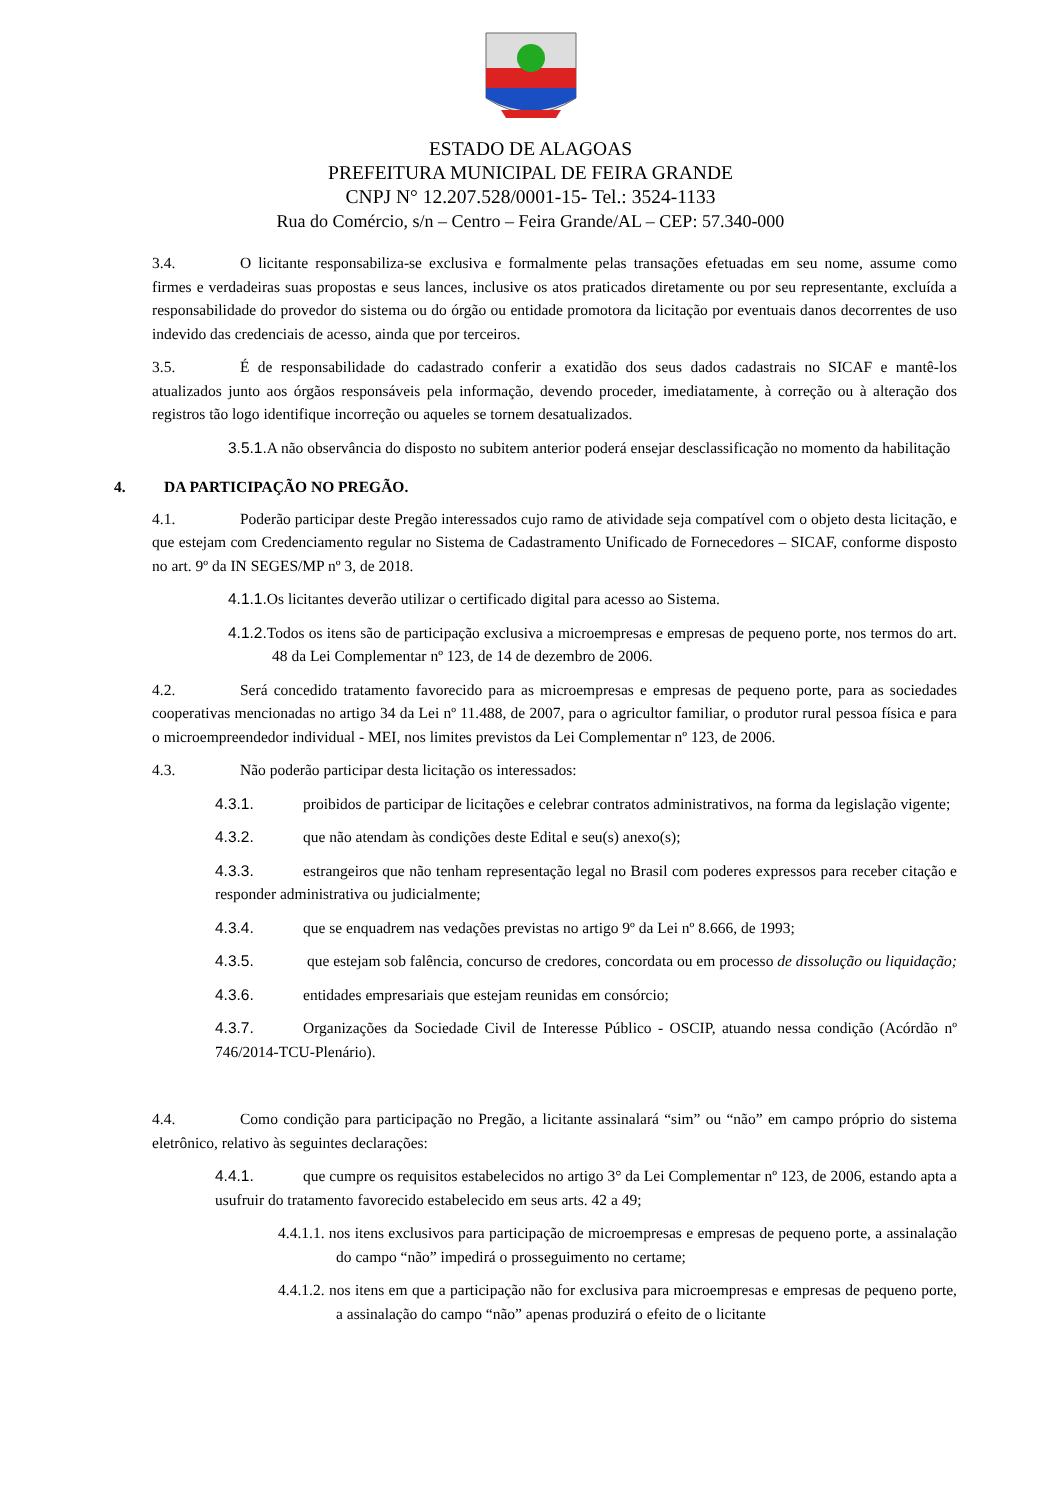ESTADO DE ALAGOAS
PREFEITURA MUNICIPAL DE FEIRA GRANDE
CNPJ N° 12.207.528/0001-15- Tel.: 3524-1133
Rua do Comércio, s/n – Centro – Feira Grande/AL – CEP: 57.340-000
3.4. O licitante responsabiliza-se exclusiva e formalmente pelas transações efetuadas em seu nome, assume como firmes e verdadeiras suas propostas e seus lances, inclusive os atos praticados diretamente ou por seu representante, excluída a responsabilidade do provedor do sistema ou do órgão ou entidade promotora da licitação por eventuais danos decorrentes de uso indevido das credenciais de acesso, ainda que por terceiros.
3.5. É de responsabilidade do cadastrado conferir a exatidão dos seus dados cadastrais no SICAF e mantê-los atualizados junto aos órgãos responsáveis pela informação, devendo proceder, imediatamente, à correção ou à alteração dos registros tão logo identifique incorreção ou aqueles se tornem desatualizados.
3.5.1. A não observância do disposto no subitem anterior poderá ensejar desclassificação no momento da habilitação
4. DA PARTICIPAÇÃO NO PREGÃO.
4.1. Poderão participar deste Pregão interessados cujo ramo de atividade seja compatível com o objeto desta licitação, e que estejam com Credenciamento regular no Sistema de Cadastramento Unificado de Fornecedores – SICAF, conforme disposto no art. 9º da IN SEGES/MP nº 3, de 2018.
4.1.1. Os licitantes deverão utilizar o certificado digital para acesso ao Sistema.
4.1.2. Todos os itens são de participação exclusiva a microempresas e empresas de pequeno porte, nos termos do art. 48 da Lei Complementar nº 123, de 14 de dezembro de 2006.
4.2. Será concedido tratamento favorecido para as microempresas e empresas de pequeno porte, para as sociedades cooperativas mencionadas no artigo 34 da Lei nº 11.488, de 2007, para o agricultor familiar, o produtor rural pessoa física e para o microempreendedor individual - MEI, nos limites previstos da Lei Complementar nº 123, de 2006.
4.3. Não poderão participar desta licitação os interessados:
4.3.1. proibidos de participar de licitações e celebrar contratos administrativos, na forma da legislação vigente;
4.3.2. que não atendam às condições deste Edital e seu(s) anexo(s);
4.3.3. estrangeiros que não tenham representação legal no Brasil com poderes expressos para receber citação e responder administrativa ou judicialmente;
4.3.4. que se enquadrem nas vedações previstas no artigo 9º da Lei nº 8.666, de 1993;
4.3.5. que estejam sob falência, concurso de credores, concordata ou em processo de dissolução ou liquidação;
4.3.6. entidades empresariais que estejam reunidas em consórcio;
4.3.7. Organizações da Sociedade Civil de Interesse Público - OSCIP, atuando nessa condição (Acórdão nº 746/2014-TCU-Plenário).
4.4. Como condição para participação no Pregão, a licitante assinalará “sim” ou “não” em campo próprio do sistema eletrônico, relativo às seguintes declarações:
4.4.1. que cumpre os requisitos estabelecidos no artigo 3° da Lei Complementar nº 123, de 2006, estando apta a usufruir do tratamento favorecido estabelecido em seus arts. 42 a 49;
4.4.1.1. nos itens exclusivos para participação de microempresas e empresas de pequeno porte, a assinalação do campo “não” impedirá o prosseguimento no certame;
4.4.1.2. nos itens em que a participação não for exclusiva para microempresas e empresas de pequeno porte, a assinalação do campo “não” apenas produzirá o efeito de o licitante